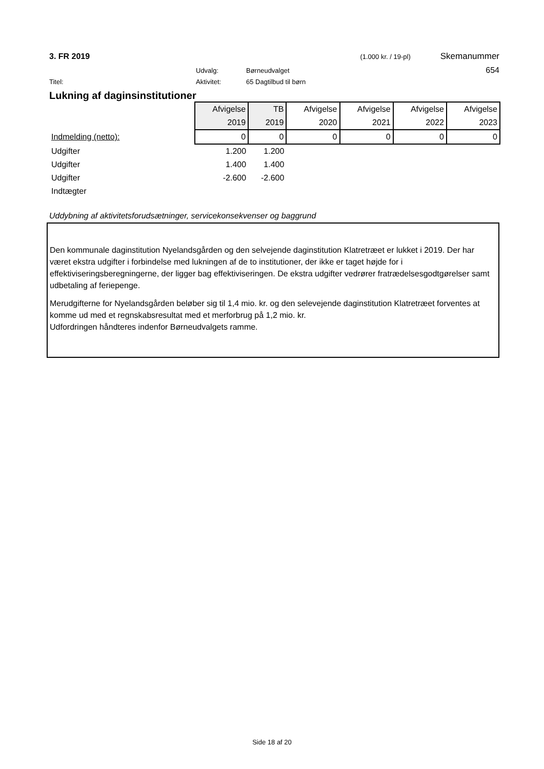3. FR 2019 (1.000 kr. / 19-pl) Skemanummer
Udvalg: Børneudvalget 654
Titel: Aktivitet: 65 Dagtilbud til børn
Lukning af daginsinstitutioner
| | Afvigelse | TB | Afvigelse | Afvigelse | Afvigelse | Afvigelse |
| | 2019 | 2019 | 2020 | 2021 | 2022 | 2023 |
| Indmelding (netto): | 0 | 0 | 0 | 0 | 0 | 0 |
| Udgifter | 1.200 | 1.200 | | | | |
| Udgifter | 1.400 | 1.400 | | | | |
| Udgifter | -2.600 | -2.600 | | | | |
| Indtægter | | | | | | |
Uddybning af aktivitetsforudsætninger, servicekonsekvenser og baggrund
Den kommunale daginstitution Nyelandsgården og den selvejende daginstitution Klatretræet er lukket i 2019. Der har været ekstra udgifter i forbindelse med lukningen af de to institutioner, der ikke er taget højde for i effektiviseringsberegningerne, der ligger bag effektiviseringen. De ekstra udgifter vedrører fratrædelsesgodtgørelser samt udbetaling af feriepenge.
Merudgifterne for Nyelandsgården beløber sig til 1,4 mio. kr. og den selevejende daginstitution Klatretræet forventes at komme ud med et regnskabsresultat med et merforbrug på 1,2 mio. kr.
Udfordringen håndteres indenfor Børneudvalgets ramme.
Side 18 af 20